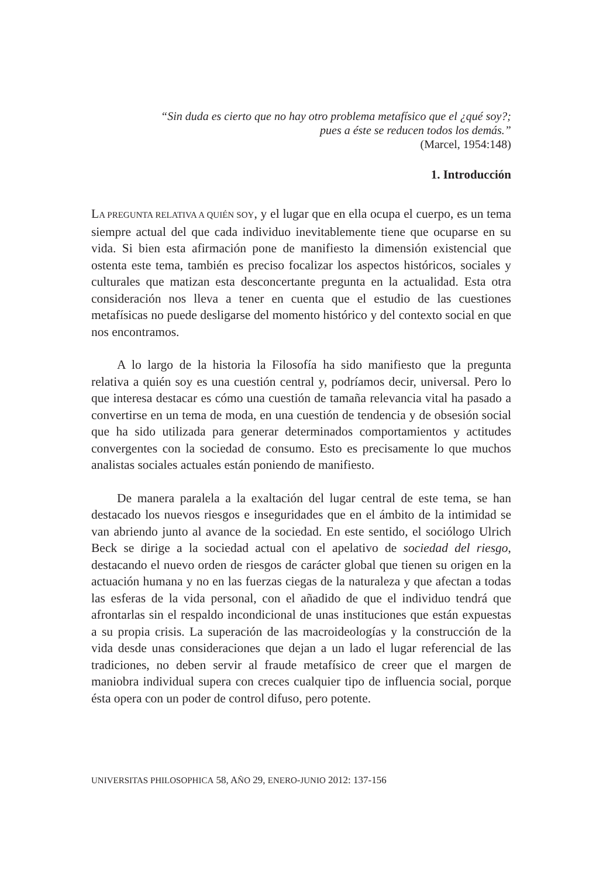“Sin duda es cierto que no hay otro problema metafísico que el ¿qué soy?;
pues a éste se reducen todos los demás.”
(Marcel, 1954:148)
1. Introducción
LA PREGUNTA RELATIVA A QUIÉN SOY, y el lugar que en ella ocupa el cuerpo, es un tema siempre actual del que cada individuo inevitablemente tiene que ocuparse en su vida. Si bien esta afirmación pone de manifiesto la dimensión existencial que ostenta este tema, también es preciso focalizar los aspectos históricos, sociales y culturales que matizan esta desconcertante pregunta en la actualidad. Esta otra consideración nos lleva a tener en cuenta que el estudio de las cuestiones metafísicas no puede desligarse del momento histórico y del contexto social en que nos encontramos.
A lo largo de la historia la Filosofía ha sido manifiesto que la pregunta relativa a quién soy es una cuestión central y, podríamos decir, universal. Pero lo que interesa destacar es cómo una cuestión de tamaña relevancia vital ha pasado a convertirse en un tema de moda, en una cuestión de tendencia y de obsesión social que ha sido utilizada para generar determinados comportamientos y actitudes convergentes con la sociedad de consumo. Esto es precisamente lo que muchos analistas sociales actuales están poniendo de manifiesto.
De manera paralela a la exaltación del lugar central de este tema, se han destacado los nuevos riesgos e inseguridades que en el ámbito de la intimidad se van abriendo junto al avance de la sociedad. En este sentido, el sociólogo Ulrich Beck se dirige a la sociedad actual con el apelativo de sociedad del riesgo, destacando el nuevo orden de riesgos de carácter global que tienen su origen en la actuación humana y no en las fuerzas ciegas de la naturaleza y que afectan a todas las esferas de la vida personal, con el añadido de que el individuo tendrá que afrontarlas sin el respaldo incondicional de unas instituciones que están expuestas a su propia crisis. La superación de las macroideologías y la construcción de la vida desde unas consideraciones que dejan a un lado el lugar referencial de las tradiciones, no deben servir al fraude metafísico de creer que el margen de maniobra individual supera con creces cualquier tipo de influencia social, porque ésta opera con un poder de control difuso, pero potente.
UNIVERSITAS PHILOSOPHICA 58, AÑO 29, ENERO-JUNIO 2012: 137-156